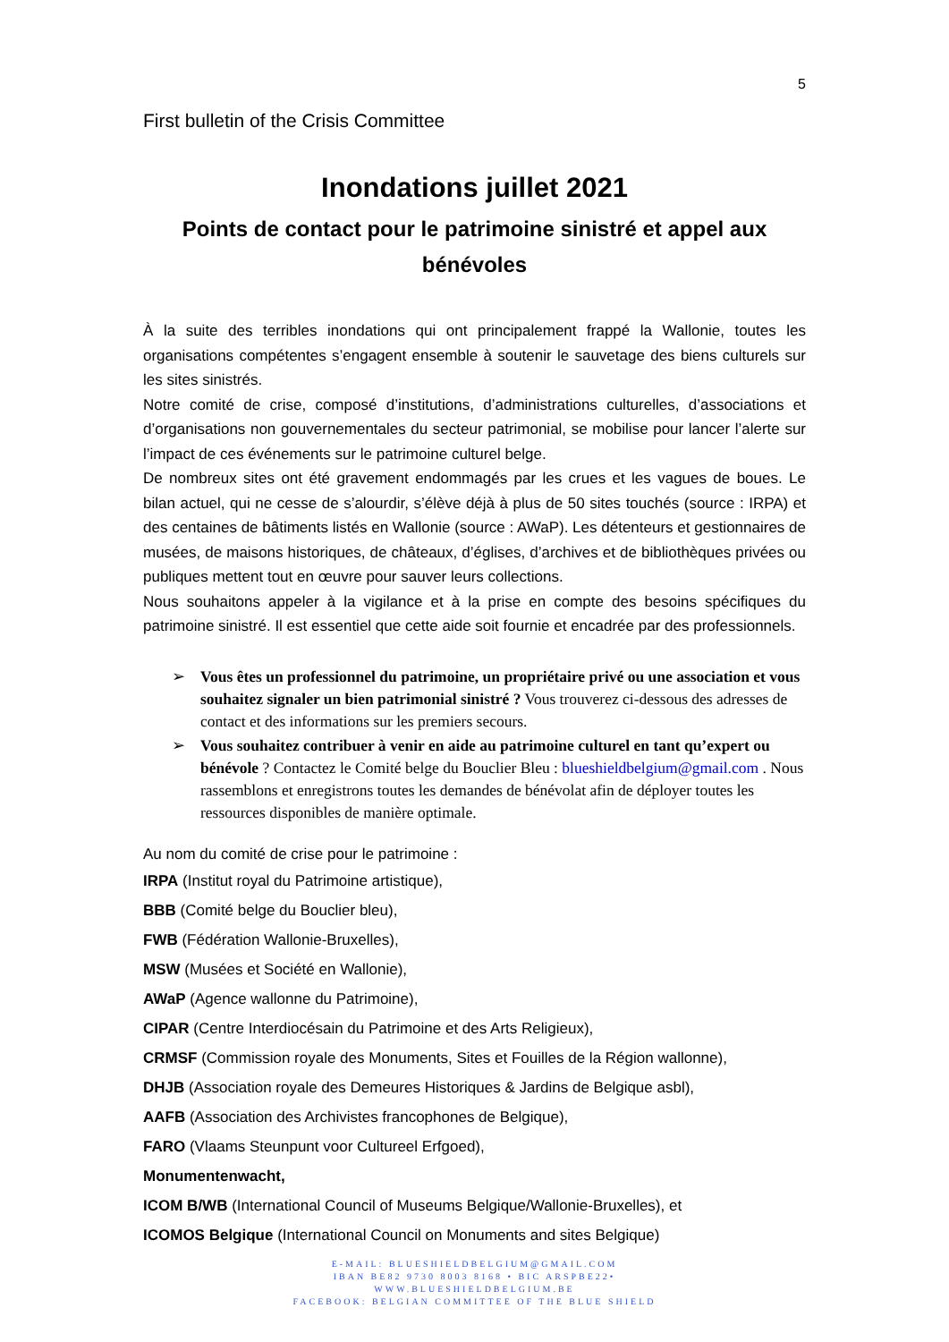5
First bulletin of the Crisis Committee
Inondations juillet 2021
Points de contact pour le patrimoine sinistré et appel aux bénévoles
À la suite des terribles inondations qui ont principalement frappé la Wallonie, toutes les organisations compétentes s’engagent ensemble à soutenir le sauvetage des biens culturels sur les sites sinistrés.
Notre comité de crise, composé d’institutions, d’administrations culturelles, d’associations et d’organisations non gouvernementales du secteur patrimonial, se mobilise pour lancer l’alerte sur l’impact de ces événements sur le patrimoine culturel belge.
De nombreux sites ont été gravement endommagés par les crues et les vagues de boues. Le bilan actuel, qui ne cesse de s’alourdir, s’élève déjà à plus de 50 sites touchés (source : IRPA) et des centaines de bâtiments listés en Wallonie (source : AWaP). Les détenteurs et gestionnaires de musées, de maisons historiques, de châteaux, d’églises, d’archives et de bibliothèques privées ou publiques mettent tout en œuvre pour sauver leurs collections.
Nous souhaitons appeler à la vigilance et à la prise en compte des besoins spécifiques du patrimoine sinistré. Il est essentiel que cette aide soit fournie et encadrée par des professionnels.
➢ Vous êtes un professionnel du patrimoine, un propriétaire privé ou une association et vous souhaitez signaler un bien patrimonial sinistré ? Vous trouverez ci-dessous des adresses de contact et des informations sur les premiers secours.
➢ Vous souhaitez contribuer à venir en aide au patrimoine culturel en tant qu’expert ou bénévole ? Contactez le Comité belge du Bouclier Bleu : blueshieldbelgium@gmail.com . Nous rassemblons et enregistrons toutes les demandes de bénévolat afin de déployer toutes les ressources disponibles de manière optimale.
Au nom du comité de crise pour le patrimoine :
IRPA (Institut royal du Patrimoine artistique),
BBB (Comité belge du Bouclier bleu),
FWB (Fédération Wallonie-Bruxelles),
MSW (Musées et Société en Wallonie),
AWaP (Agence wallonne du Patrimoine),
CIPAR (Centre Interdiocésain du Patrimoine et des Arts Religieux),
CRMSF (Commission royale des Monuments, Sites et Fouilles de la Région wallonne),
DHJB (Association royale des Demeures Historiques & Jardins de Belgique asbl),
AAFB (Association des Archivistes francophones de Belgique),
FARO (Vlaams Steunpunt voor Cultureel Erfgoed),
Monumentenwacht,
ICOM B/WB (International Council of Museums Belgique/Wallonie-Bruxelles), et
ICOMOS Belgique (International Council on Monuments and sites Belgique)
E-MAIL: BLUESHIELDBELGIUM@GMAIL.COM
IBAN BE82 9730 8003 8168 • BIC ARSPBE22•
WWW.BLUESHIELDBELGIUM.BE
FACEBOOK: BELGIAN COMMITTEE OF THE BLUE SHIELD